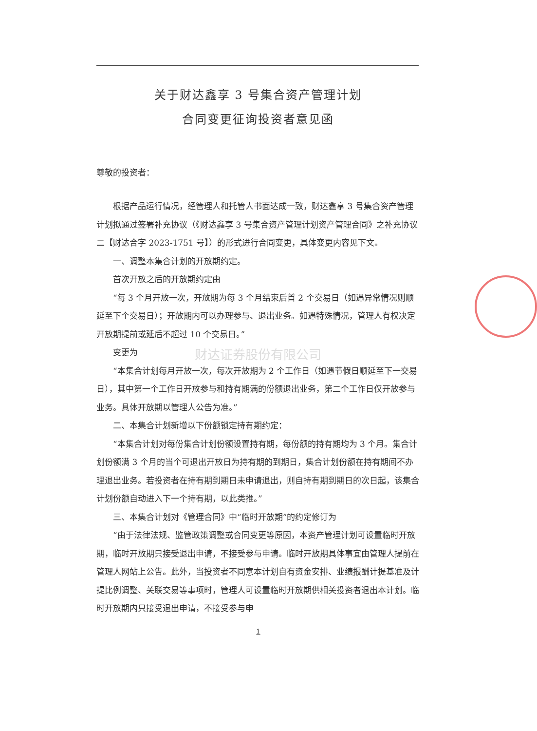关于财达鑫享 3 号集合资产管理计划
合同变更征询投资者意见函
尊敬的投资者：
根据产品运行情况，经管理人和托管人书面达成一致，财达鑫享 3 号集合资产管理计划拟通过签署补充协议（《财达鑫享 3 号集合资产管理计划资产管理合同》之补充协议二【财达合字 2023-1751 号】）的形式进行合同变更，具体变更内容见下文。
一、调整本集合计划的开放期约定。
首次开放之后的开放期约定由
“每 3 个月开放一次，开放期为每 3 个月结束后首 2 个交易日（如遇异常情况则顺延至下个交易日）；开放期内可以办理参与、退出业务。如遇特殊情况，管理人有权决定开放期提前或延后不超过 10 个交易日。”
变更为
财达证券股份有限公司
“本集合计划每月开放一次，每次开放期为 2 个工作日（如遇节假日顺延至下一交易日），其中第一个工作日开放参与和持有期满的份额退出业务，第二个工作日仅开放参与业务。具体开放期以管理人公告为准。”
二、本集合计划新增以下份额锁定持有期约定：
“本集合计划对每份集合计划份额设置持有期，每份额的持有期均为 3 个月。集合计划份额满 3 个月的当个可退出开放日为持有期的到期日，集合计划份额在持有期间不办理退出业务。若投资者在持有期到期日未申请退出，则自持有期到期日的次日起，该集合计划份额自动进入下一个持有期，以此类推。”
三、本集合计划对《管理合同》中“临时开放期”的约定修订为
“由于法律法规、监管政策调整或合同变更等原因，本资产管理计划可设置临时开放期，临时开放期只接受退出申请，不接受参与申请。临时开放期具体事宜由管理人提前在管理人网站上公告。此外，当投资者不同意本计划自有资金安排、业绩报酬计提基准及计提比例调整、关联交易等事项时，管理人可设置临时开放期供相关投资者退出本计划。临时开放期内只接受退出申请，不接受参与申
1